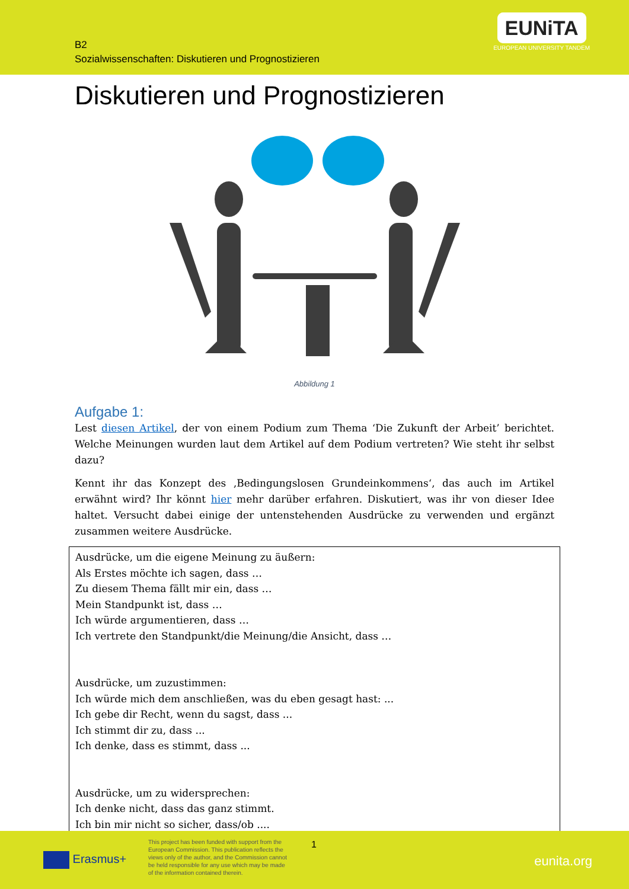B2
Sozialwissenschaften: Diskutieren und Prognostizieren
EUNiTA
EUROPEAN UNIVERSITY TANDEM
Diskutieren und Prognostizieren
Abbildung 1
Aufgabe 1:
Lest diesen Artikel, der von einem Podium zum Thema ‘Die Zukunft der Arbeit’ berichtet. Welche Meinungen wurden laut dem Artikel auf dem Podium vertreten? Wie steht ihr selbst dazu?
Kennt ihr das Konzept des ‚Bedingungslosen Grundeinkommens‘, das auch im Artikel erwähnt wird? Ihr könnt hier mehr darüber erfahren. Diskutiert, was ihr von dieser Idee haltet. Versucht dabei einige der untenstehenden Ausdrücke zu verwenden und ergänzt zusammen weitere Ausdrücke.
Ausdrücke, um die eigene Meinung zu äußern:
Als Erstes möchte ich sagen, dass …
Zu diesem Thema fällt mir ein, dass …
Mein Standpunkt ist, dass …
Ich würde argumentieren, dass …
Ich vertrete den Standpunkt/die Meinung/die Ansicht, dass …
Ausdrücke, um zuzustimmen:
Ich würde mich dem anschließen, was du eben gesagt hast: ...
Ich gebe dir Recht, wenn du sagst, dass ...
Ich stimmt dir zu, dass ...
Ich denke, dass es stimmt, dass ...
Ausdrücke, um zu widersprechen:
Ich denke nicht, dass das ganz stimmt.
Ich bin mir nicht so sicher, dass/ob ....
Erasmus+
This project has been funded with support from the European Commission. This publication reflects the views only of the author, and the Commission cannot be held responsible for any use which may be made of the information contained therein.
1
eunita.org